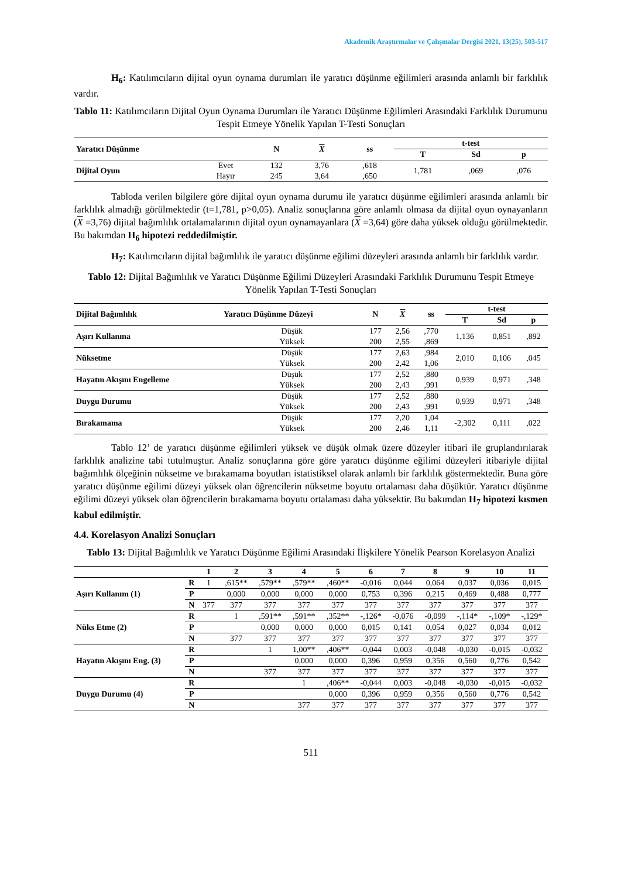Akademik Araştırmalar ve Çalışmalar Dergisi 2021, 13(25), 503-517
H<sub>6</sub>: Katılımcıların dijital oyun oynama durumları ile yaratıcı düşünme eğilimleri arasında anlamlı bir farklılık vardır.
Tablo 11: Katılımcıların Dijital Oyun Oynama Durumları ile Yaratıcı Düşünme Eğilimleri Arasındaki Farklılık Durumunu Tespit Etmeye Yönelik Yapılan T-Testi Sonuçları
| Yaratıcı Düşünme | | N | X | ss | t-test | | |
| --- | --- | --- | --- | --- | --- | --- | --- |
| | | | | | T | Sd | p |
| Dijital Oyun | Evet | 132 | 3,76 | ,618 | 1,781 | ,069 | ,076 |
| | Hayır | 245 | 3,64 | ,650 | | | |
Tabloda verilen bilgilere göre dijital oyun oynama durumu ile yaratıcı düşünme eğilimleri arasında anlamlı bir farklılık almadığı görülmektedir (t=1,781, p>0,05). Analiz sonuçlarına göre anlamlı olmasa da dijital oyun oynayanların (X =3,76) dijital bağımlılık ortalamalarının dijital oyun oynamayanlara (X =3,64) göre daha yüksek olduğu görülmektedir. Bu bakımdan H<sub>6</sub> hipotezi reddedilmiştir.
H<sub>7</sub>: Katılımcıların dijital bağımlılık ile yaratıcı düşünme eğilimi düzeyleri arasında anlamlı bir farklılık vardır.
Tablo 12: Dijital Bağımlılık ve Yaratıcı Düşünme Eğilimi Düzeyleri Arasındaki Farklılık Durumunu Tespit Etmeye Yönelik Yapılan T-Testi Sonuçları
| Dijital Bağımlılık | Yaratıcı Düşünme Düzeyi | N | X | ss | t-test | | |
| --- | --- | --- | --- | --- | --- | --- | --- |
| | | | | | T | Sd | p |
| Aşırı Kullanma | Düşük | 177 | 2,56 | ,770 | 1,136 | 0,851 | ,892 |
| | Yüksek | 200 | 2,55 | ,869 | | | |
| Nüksetme | Düşük | 177 | 2,63 | ,984 | 2,010 | 0,106 | ,045 |
| | Yüksek | 200 | 2,42 | 1,06 | | | |
| Hayatın Akışını Engelleme | Düşük | 177 | 2,52 | ,880 | 0,939 | 0,971 | ,348 |
| | Yüksek | 200 | 2,43 | ,991 | | | |
| Duygu Durumu | Düşük | 177 | 2,52 | ,880 | 0,939 | 0,971 | ,348 |
| | Yüksek | 200 | 2,43 | ,991 | | | |
| Bırakamama | Düşük | 177 | 2,20 | 1,04 | -2,302 | 0,111 | ,022 |
| | Yüksek | 200 | 2,46 | 1,11 | | | |
Tablo 12’ de yaratıcı düşünme eğilimleri yüksek ve düşük olmak üzere düzeyler itibari ile gruplandırılarak farklılık analizine tabi tutulmuştur. Analiz sonuçlarına göre göre yaratıcı düşünme eğilimi düzeyleri itibariyle dijital bağımlılık ölçeğinin nüksetme ve bırakamama boyutları istatistiksel olarak anlamlı bir farklılık göstermektedir. Buna göre yaratıcı düşünme eğilimi düzeyi yüksek olan öğrencilerin nüksetme boyutu ortalaması daha düşüktür. Yaratıcı düşünme eğilimi düzeyi yüksek olan öğrencilerin bırakamama boyutu ortalaması daha yüksektir. Bu bakımdan H<sub>7</sub> hipotezi kısmen kabul edilmiştir.
4.4. Korelasyon Analizi Sonuçları
Tablo 13: Dijital Bağımlılık ve Yaratıcı Düşünme Eğilimi Arasındaki İlişkilere Yönelik Pearson Korelasyon Analizi
| | | 1 | 2 | 3 | 4 | 5 | 6 | 7 | 8 | 9 | 10 | 11 |
| --- | --- | --- | --- | --- | --- | --- | --- | --- | --- | --- | --- | --- |
| Aşırı Kullanım (1) | R | 1 | ,615** | ,579** | ,579** | ,460** | -0,016 | 0,044 | 0,064 | 0,037 | 0,036 | 0,015 |
| | P | | 0,000 | 0,000 | 0,000 | 0,000 | 0,753 | 0,396 | 0,215 | 0,469 | 0,488 | 0,777 |
| | N | 377 | 377 | 377 | 377 | 377 | 377 | 377 | 377 | 377 | 377 | 377 |
| Nüks Etme (2) | R | | 1 | ,591** | ,591** | ,352** | -,126* | -0,076 | -0,099 | -,114* | -,109* | -,129* |
| | P | | | 0,000 | 0,000 | 0,000 | 0,015 | 0,141 | 0,054 | 0,027 | 0,034 | 0,012 |
| | N | | 377 | 377 | 377 | 377 | 377 | 377 | 377 | 377 | 377 | 377 |
| Hayatın Akışını Eng. (3) | R | | | 1 | 1,00** | ,406** | -0,044 | 0,003 | -0,048 | -0,030 | -0,015 | -0,032 |
| | P | | | | 0,000 | 0,000 | 0,396 | 0,959 | 0,356 | 0,560 | 0,776 | 0,542 |
| | N | | | 377 | 377 | 377 | 377 | 377 | 377 | 377 | 377 | 377 |
| Duygu Durumu (4) | R | | | | 1 | ,406** | -0,044 | 0,003 | -0,048 | -0,030 | -0,015 | -0,032 |
| | P | | | | | 0,000 | 0,396 | 0,959 | 0,356 | 0,560 | 0,776 | 0,542 |
| | N | | | | 377 | 377 | 377 | 377 | 377 | 377 | 377 | 377 |
511